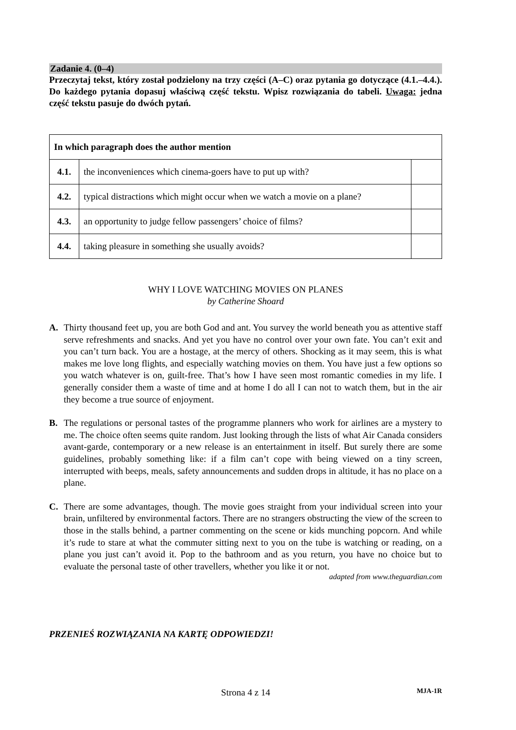Zadanie 4. (0–4)
Przeczytaj tekst, który został podzielony na trzy części (A–C) oraz pytania go dotyczące (4.1.–4.4.). Do każdego pytania dopasuj właściwą część tekstu. Wpisz rozwiązania do tabeli. Uwaga: jedna część tekstu pasuje do dwóch pytań.
| In which paragraph does the author mention | | |
| 4.1. | the inconveniences which cinema-goers have to put up with? | |
| 4.2. | typical distractions which might occur when we watch a movie on a plane? | |
| 4.3. | an opportunity to judge fellow passengers’ choice of films? | |
| 4.4. | taking pleasure in something she usually avoids? | |
WHY I LOVE WATCHING MOVIES ON PLANES
by Catherine Shoard
A. Thirty thousand feet up, you are both God and ant. You survey the world beneath you as attentive staff serve refreshments and snacks. And yet you have no control over your own fate. You can’t exit and you can’t turn back. You are a hostage, at the mercy of others. Shocking as it may seem, this is what makes me love long flights, and especially watching movies on them. You have just a few options so you watch whatever is on, guilt-free. That’s how I have seen most romantic comedies in my life. I generally consider them a waste of time and at home I do all I can not to watch them, but in the air they become a true source of enjoyment.
B. The regulations or personal tastes of the programme planners who work for airlines are a mystery to me. The choice often seems quite random. Just looking through the lists of what Air Canada considers avant-garde, contemporary or a new release is an entertainment in itself. But surely there are some guidelines, probably something like: if a film can’t cope with being viewed on a tiny screen, interrupted with beeps, meals, safety announcements and sudden drops in altitude, it has no place on a plane.
C. There are some advantages, though. The movie goes straight from your individual screen into your brain, unfiltered by environmental factors. There are no strangers obstructing the view of the screen to those in the stalls behind, a partner commenting on the scene or kids munching popcorn. And while it’s rude to stare at what the commuter sitting next to you on the tube is watching or reading, on a plane you just can’t avoid it. Pop to the bathroom and as you return, you have no choice but to evaluate the personal taste of other travellers, whether you like it or not.
adapted from www.theguardian.com
PRZENIEŚ ROZWIĄZANIA NA KARTĘ ODPOWIEDZI!
Strona 4 z 14 MJA-1R